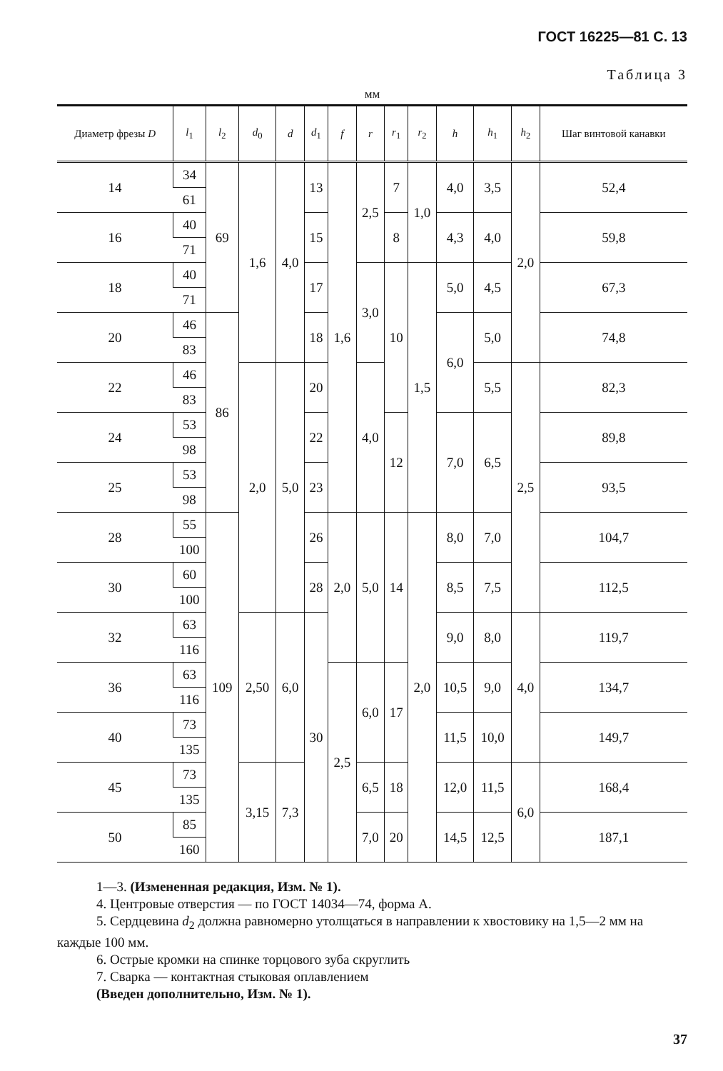ГОСТ 16225—81 С. 13
Таблица 3
мм
| Диаметр фрезы D | l<sub>1</sub> | l<sub>2</sub> | d<sub>0</sub> | d | d<sub>1</sub> | f | r | r<sub>1</sub> | r<sub>2</sub> | h | h<sub>1</sub> | h<sub>2</sub> | Шаг винтовой канавки |
| --- | --- | --- | --- | --- | --- | --- | --- | --- | --- | --- | --- | --- | --- |
| 14 | 34 | 69 | 1,6 | 4,0 | 13 | 1,6 | 2,5 | 7 | 1,0 | 4,0 | 3,5 | 2,0 | 52,4 |
| | 61 | | | | | | | | | | | | |
| 16 | 40 | | | | 15 | | | 8 | | 4,3 | 4,0 | | 59,8 |
| | 71 | | | | | | | | | | | | |
| 18 | 40 | | | | 17 | | 3,0 | 10 | 1,5 | 5,0 | 4,5 | | 67,3 |
| | 71 | | | | | | | | | | | | |
| 20 | 46 | 86 | | | 18 | | | | | 6,0 | 5,0 | | 74,8 |
| | 83 | | | | | | | | | | | | |
| 22 | 46 | | 2,0 | 5,0 | 20 | | 4,0 | | | | 5,5 | 2,5 | 82,3 |
| | 83 | | | | | | | | | | | | |
| 24 | 53 | | | | 22 | | | 12 | | 7,0 | 6,5 | | 89,8 |
| | 98 | | | | | | | | | | | | |
| 25 | 53 | | | | 23 | | | | | | | | 93,5 |
| | 98 | | | | | | | | | | | | |
| 28 | 55 | 109 | | | 26 | 2,0 | 5,0 | 14 | 2,0 | 8,0 | 7,0 | | 104,7 |
| | 100 | | | | | | | | | | | | |
| 30 | 60 | | | | 28 | | | | | 8,5 | 7,5 | | 112,5 |
| | 100 | | | | | | | | | | | | |
| 32 | 63 | | 2,50 | 6,0 | 30 | | | | | 9,0 | 8,0 | 4,0 | 119,7 |
| | 116 | | | | | | | | | | | | |
| 36 | 63 | | | | | 2,5 | 6,0 | 17 | | 10,5 | 9,0 | | 134,7 |
| | 116 | | | | | | | | | | | | |
| 40 | 73 | | | | | | | | | 11,5 | 10,0 | | 149,7 |
| | 135 | | | | | | | | | | | | |
| 45 | 73 | | 3,15 | 7,3 | | | 6,5 | 18 | | 12,0 | 11,5 | 6,0 | 168,4 |
| | 135 | | | | | | | | | | | | |
| 50 | 85 | | | | | | 7,0 | 20 | | 14,5 | 12,5 | | 187,1 |
| | 160 | | | | | | | | | | | | |
1—3. (Измененная редакция, Изм. № 1).
4. Центровые отверстия — по ГОСТ 14034—74, форма А.
5. Сердцевина d<sub>2</sub> должна равномерно утолщаться в направлении к хвостовику на 1,5—2 мм на каждые 100 мм.
6. Острые кромки на спинке торцового зуба скруглить
7. Сварка — контактная стыковая оплавлением
(Введен дополнительно, Изм. № 1).
37